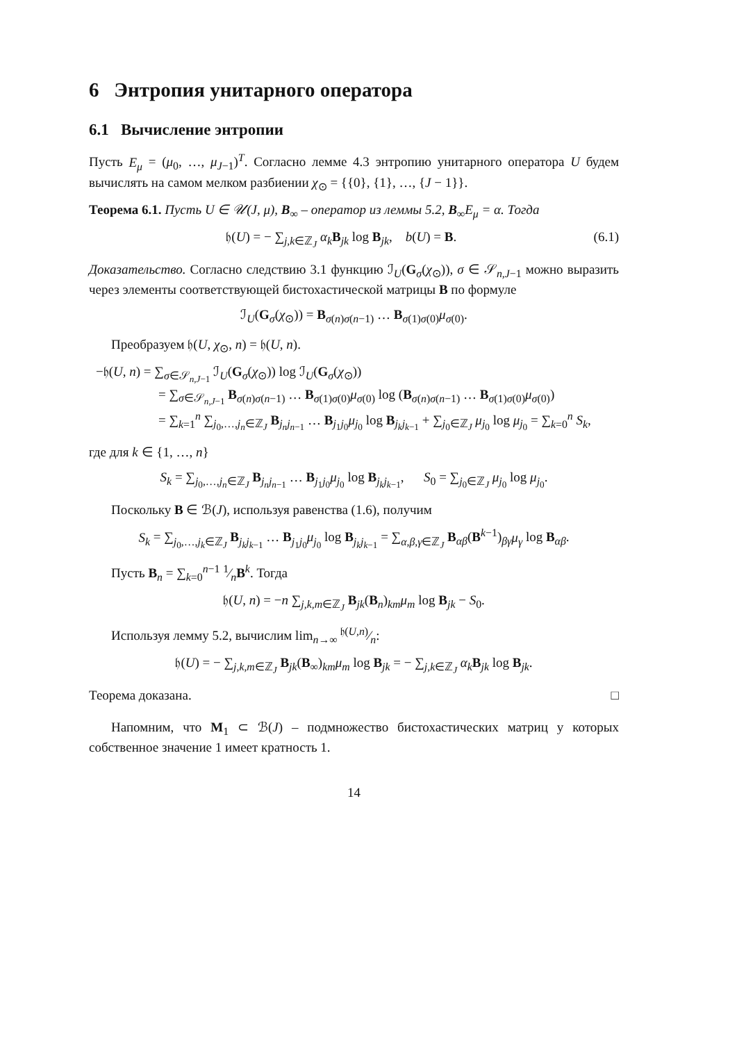6 Энтропия унитарного оператора
6.1 Вычисление энтропии
Пусть E<sub>μ</sub> = (μ<sub>0</sub>, …, μ<sub>J−1</sub>)<sup>T</sup>. Согласно лемме 4.3 энтропию унитарного оператора U будем вычислять на самом мелком разбиении χ<sub>⊙</sub> = {{0}, {1}, …, {J − 1}}.
Теорема 6.1. Пусть U ∈ 𝒰(J, μ), B<sub>∞</sub> – оператор из леммы 5.2, B<sub>∞</sub>E<sub>μ</sub> = α. Тогда
𝔥(U) = − ∑<sub>j,k∈ℤ<sub>J</sub></sub> α<sub>k</sub> B<sub>jk</sub> log B<sub>jk</sub>, b(U) = B. (6.1)
Доказательство. Согласно следствию 3.1 функцию ℐ<sub>U</sub>(G<sub>σ</sub>(χ<sub>⊙</sub>)), σ ∈ 𝒮<sub>n,J−1</sub> можно выразить через элементы соответствующей бистохастической матрицы B по формуле
ℐ<sub>U</sub>(G<sub>σ</sub>(χ<sub>⊙</sub>)) = B<sub>σ(n)σ(n−1)</sub> … B<sub>σ(1)σ(0)</sub>μ<sub>σ(0)</sub>.
Преобразуем 𝔥(U, χ<sub>⊙</sub>, n) = 𝔥(U, n).
−𝔥(U, n) = ∑<sub>σ∈𝒮<sub>n,J−1</sub></sub> ℐ<sub>U</sub>(G<sub>σ</sub>(χ<sub>⊙</sub>)) log ℐ<sub>U</sub>(G<sub>σ</sub>(χ<sub>⊙</sub>))
= ∑<sub>σ∈𝒮<sub>n,J−1</sub></sub> B<sub>σ(n)σ(n−1)</sub> … B<sub>σ(1)σ(0)</sub>μ<sub>σ(0)</sub> log (B<sub>σ(n)σ(n−1)</sub> … B<sub>σ(1)σ(0)</sub>μ<sub>σ(0)</sub>)
= ∑<sub>k=1</sub><sup>n</sup> ∑<sub>j<sub>0</sub>,…,j<sub>n</sub>∈ℤ<sub>J</sub></sub> B<sub>j<sub>n</sub>j<sub>n−1</sub></sub> … B<sub>j<sub>1</sub>j<sub>0</sub></sub>μ<sub>j<sub>0</sub></sub> log B<sub>j<sub>k</sub>j<sub>k−1</sub></sub> + ∑<sub>j<sub>0</sub>∈ℤ<sub>J</sub></sub> μ<sub>j<sub>0</sub></sub> log μ<sub>j<sub>0</sub></sub> = ∑<sub>k=0</sub><sup>n</sup> S<sub>k</sub>,
где для k ∈ {1, …, n}
S<sub>k</sub> = ∑<sub>j<sub>0</sub>,…,j<sub>n</sub>∈ℤ<sub>J</sub></sub> B<sub>j<sub>n</sub>j<sub>n−1</sub></sub> … B<sub>j<sub>1</sub>j<sub>0</sub></sub>μ<sub>j<sub>0</sub></sub> log B<sub>j<sub>k</sub>j<sub>k−1</sub></sub>, S<sub>0</sub> = ∑<sub>j<sub>0</sub>∈ℤ<sub>J</sub></sub> μ<sub>j<sub>0</sub></sub> log μ<sub>j<sub>0</sub></sub>.
Поскольку B ∈ ℬ(J), используя равенства (1.6), получим
S<sub>k</sub> = ∑<sub>j<sub>0</sub>,…,j<sub>k</sub>∈ℤ<sub>J</sub></sub> B<sub>j<sub>k</sub>j<sub>k−1</sub></sub> … B<sub>j<sub>1</sub>j<sub>0</sub></sub>μ<sub>j<sub>0</sub></sub> log B<sub>j<sub>k</sub>j<sub>k−1</sub></sub> = ∑<sub>α,β,γ∈ℤ<sub>J</sub></sub> B<sub>αβ</sub>(B<sup>k−1</sup>)<sub>βγ</sub>μ<sub>γ</sub> log B<sub>αβ</sub>.
Пусть B<sub>n</sub> = ∑<sub>k=0</sub><sup>n−1</sup> 1⁄nB<sup>k</sup>. Тогда
𝔥(U, n) = −n ∑<sub>j,k,m∈ℤ<sub>J</sub></sub> B<sub>jk</sub>(B<sub>n</sub>)<sub>km</sub>μ<sub>m</sub> log B<sub>jk</sub> − S<sub>0</sub>.
Используя лемму 5.2, вычислим lim<sub>n→∞</sub> 𝔥(U,n)⁄n:
𝔥(U) = − ∑<sub>j,k,m∈ℤ<sub>J</sub></sub> B<sub>jk</sub>(B<sub>∞</sub>)<sub>km</sub>μ<sub>m</sub> log B<sub>jk</sub> = − ∑<sub>j,k∈ℤ<sub>J</sub></sub> α<sub>k</sub> B<sub>jk</sub> log B<sub>jk</sub>.
Теорема доказана. □
Напомним, что M<sub>1</sub> ⊂ ℬ(J) – подмножество бистохастических матриц у которых собственное значение 1 имеет кратность 1.
14